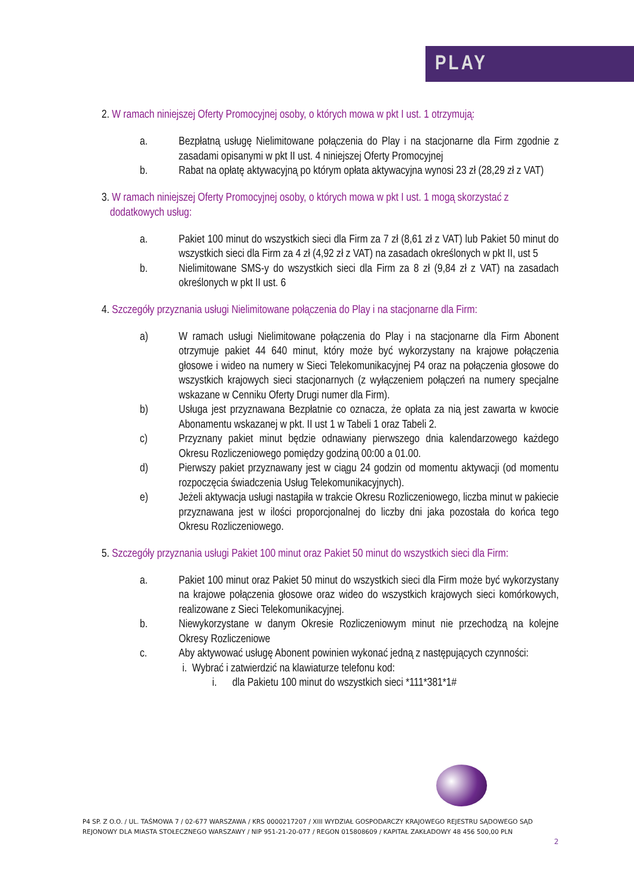PLAY
2. W ramach niniejszej Oferty Promocyjnej osoby, o których mowa w pkt I ust. 1 otrzymują:
a. Bezpłatną usługę Nielimitowane połączenia do Play i na stacjonarne dla Firm zgodnie z zasadami opisanymi w pkt II ust. 4 niniejszej Oferty Promocyjnej
b. Rabat na opłatę aktywacyjną po którym opłata aktywacyjna wynosi 23 zł (28,29 zł z VAT)
3. W ramach niniejszej Oferty Promocyjnej osoby, o których mowa w pkt I ust. 1 mogą skorzystać z dodatkowych usług:
a. Pakiet 100 minut do wszystkich sieci dla Firm za 7 zł (8,61 zł z VAT) lub Pakiet 50 minut do wszystkich sieci dla Firm za 4 zł (4,92 zł z VAT) na zasadach określonych w pkt II, ust 5
b. Nielimitowane SMS-y do wszystkich sieci dla Firm za 8 zł (9,84 zł z VAT) na zasadach określonych w pkt II ust. 6
4. Szczegóły przyznania usługi Nielimitowane połączenia do Play i na stacjonarne dla Firm:
a) W ramach usługi Nielimitowane połączenia do Play i na stacjonarne dla Firm Abonent otrzymuje pakiet 44 640 minut, który może być wykorzystany na krajowe połączenia głosowe i wideo na numery w Sieci Telekomunikacyjnej P4 oraz na połączenia głosowe do wszystkich krajowych sieci stacjonarnych (z wyłączeniem połączeń na numery specjalne wskazane w Cenniku Oferty Drugi numer dla Firm).
b) Usługa jest przyznawana Bezpłatnie co oznacza, że opłata za nią jest zawarta w kwocie Abonamentu wskazanej w pkt. II ust 1 w Tabeli 1 oraz Tabeli 2.
c) Przyznany pakiet minut będzie odnawiany pierwszego dnia kalendarzowego każdego Okresu Rozliczeniowego pomiędzy godziną 00:00 a 01.00.
d) Pierwszy pakiet przyznawany jest w ciągu 24 godzin od momentu aktywacji (od momentu rozpoczęcia świadczenia Usług Telekomunikacyjnych).
e) Jeżeli aktywacja usługi nastąpiła w trakcie Okresu Rozliczeniowego, liczba minut w pakiecie przyznawana jest w ilości proporcjonalnej do liczby dni jaka pozostała do końca tego Okresu Rozliczeniowego.
5. Szczegóły przyznania usługi Pakiet 100 minut oraz Pakiet 50 minut do wszystkich sieci dla Firm:
a. Pakiet 100 minut oraz Pakiet 50 minut do wszystkich sieci dla Firm może być wykorzystany na krajowe połączenia głosowe oraz wideo do wszystkich krajowych sieci komórkowych, realizowane z Sieci Telekomunikacyjnej.
b. Niewykorzystane w danym Okresie Rozliczeniowym minut nie przechodzą na kolejne Okresy Rozliczeniowe
c. Aby aktywować usługę Abonent powinien wykonać jedną z następujących czynności:
i. Wybrać i zatwierdzić na klawiaturze telefonu kod:
i. dla Pakietu 100 minut do wszystkich sieci *111*381*1#
P4 SP. Z O.O. / UL. TAŚMOWA 7 / 02-677 WARSZAWA / KRS 0000217207 / XIII WYDZIAŁ GOSPODARCZY KRAJOWEGO REJESTRU SĄDOWEGO SĄD REJONOWY DLA MIASTA STOŁECZNEGO WARSZAWY / NIP 951-21-20-077 / REGON 015808609 / KAPITAŁ ZAKŁADOWY 48 456 500,00 PLN
2